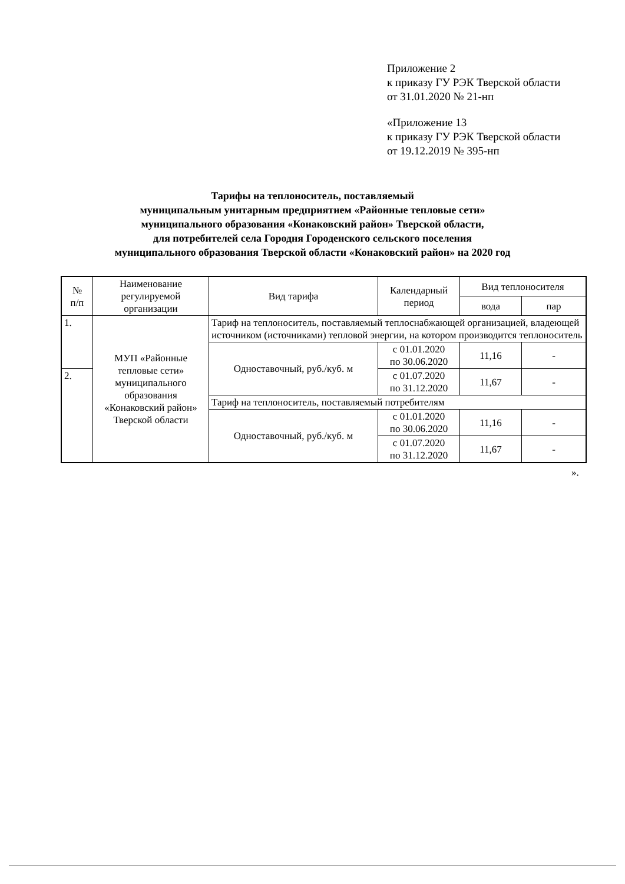Приложение 2
к приказу ГУ РЭК Тверской области
от 31.01.2020 № 21-нп
«Приложение 13
к приказу ГУ РЭК Тверской области
от 19.12.2019 № 395-нп
Тарифы на теплоноситель, поставляемый
муниципальным унитарным предприятием «Районные тепловые сети»
муниципального образования «Конаковский район» Тверской области,
для потребителей села Городня Городенского сельского поселения
муниципального образования Тверской области «Конаковский район» на 2020 год
| № п/п | Наименование регулируемой организации | Вид тарифа | Календарный период | Вид теплоносителя | |
| --- | --- | --- | --- | --- | --- |
| | | | | вода | пар |
| 1. | МУП «Районные тепловые сети» муниципального образования «Конаковский район» Тверской области | Тариф на теплоноситель, поставляемый теплоснабжающей организацией, владеющей источником (источниками) тепловой энергии, на котором производится теплоноситель | | | |
| | | Одноставочный, руб./куб. м | с 01.01.2020 по 30.06.2020 | 11,16 | - |
| 2. | | | | | |
| | | | с 01.07.2020 по 31.12.2020 | 11,67 | - |
| | | Тариф на теплоноситель, поставляемый потребителям | | | |
| | | Одноставочный, руб./куб. м | с 01.01.2020 по 30.06.2020 | 11,16 | - |
| | | | с 01.07.2020 по 31.12.2020 | 11,67 | - |
».